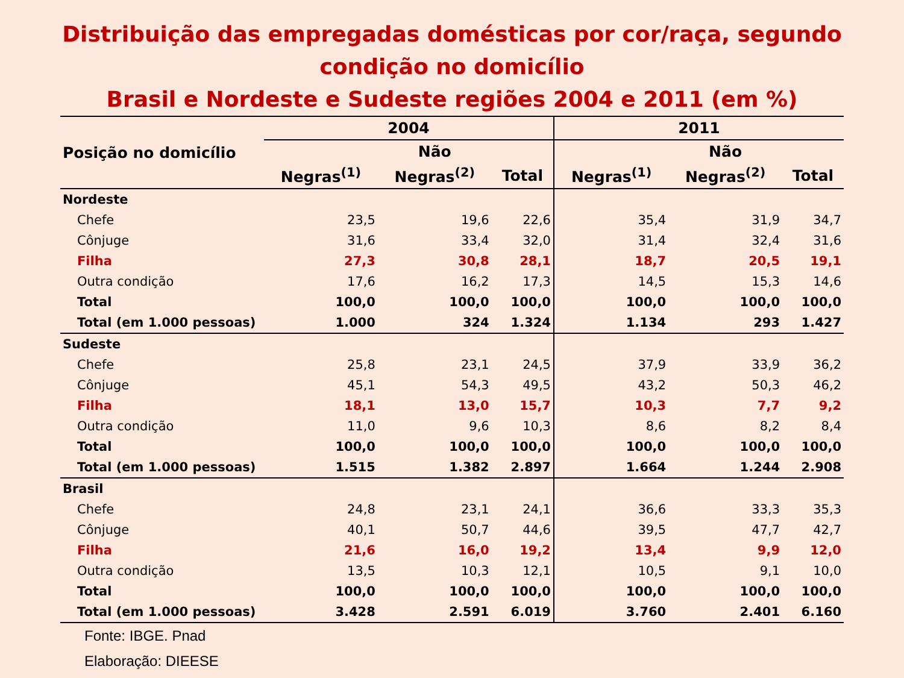Distribuição das empregadas domésticas por cor/raça, segundo
condição no domicílio
Brasil e Nordeste e Sudeste regiões 2004 e 2011 (em %)
| Posição no domicílio | 2004 | | | 2011 | | |
| --- | --- | --- | --- | --- | --- | --- |
| | | Não | | | Não | |
| | Negras<sup>(1)</sup> | Negras<sup>(2)</sup> | Total | Negras<sup>(1)</sup> | Negras<sup>(2)</sup> | Total |
| Nordeste | | | | | | |
| Chefe | 23,5 | 19,6 | 22,6 | 35,4 | 31,9 | 34,7 |
| Cônjuge | 31,6 | 33,4 | 32,0 | 31,4 | 32,4 | 31,6 |
| Filha | 27,3 | 30,8 | 28,1 | 18,7 | 20,5 | 19,1 |
| Outra condição | 17,6 | 16,2 | 17,3 | 14,5 | 15,3 | 14,6 |
| Total | 100,0 | 100,0 | 100,0 | 100,0 | 100,0 | 100,0 |
| Total (em 1.000 pessoas) | 1.000 | 324 | 1.324 | 1.134 | 293 | 1.427 |
| Sudeste | | | | | | |
| Chefe | 25,8 | 23,1 | 24,5 | 37,9 | 33,9 | 36,2 |
| Cônjuge | 45,1 | 54,3 | 49,5 | 43,2 | 50,3 | 46,2 |
| Filha | 18,1 | 13,0 | 15,7 | 10,3 | 7,7 | 9,2 |
| Outra condição | 11,0 | 9,6 | 10,3 | 8,6 | 8,2 | 8,4 |
| Total | 100,0 | 100,0 | 100,0 | 100,0 | 100,0 | 100,0 |
| Total (em 1.000 pessoas) | 1.515 | 1.382 | 2.897 | 1.664 | 1.244 | 2.908 |
| Brasil | | | | | | |
| Chefe | 24,8 | 23,1 | 24,1 | 36,6 | 33,3 | 35,3 |
| Cônjuge | 40,1 | 50,7 | 44,6 | 39,5 | 47,7 | 42,7 |
| Filha | 21,6 | 16,0 | 19,2 | 13,4 | 9,9 | 12,0 |
| Outra condição | 13,5 | 10,3 | 12,1 | 10,5 | 9,1 | 10,0 |
| Total | 100,0 | 100,0 | 100,0 | 100,0 | 100,0 | 100,0 |
| Total (em 1.000 pessoas) | 3.428 | 2.591 | 6.019 | 3.760 | 2.401 | 6.160 |
Fonte: IBGE. Pnad
Elaboração: DIEESE